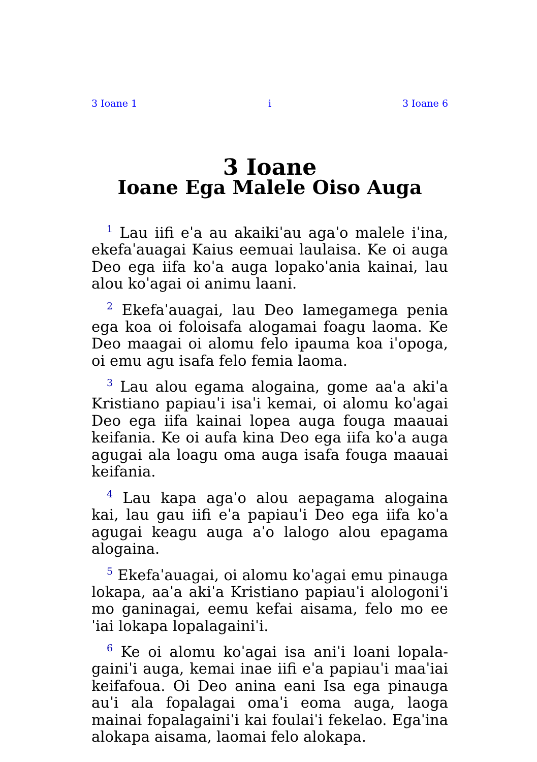3 Ioane 1 i 3 Ioane 6
3 Ioane
Ioane Ega Malele Oiso Auga
<sup>1</sup> Lau iifi eˈa au akaikiˈau agaˈo malele iˈina, ekefaˈauagai Kaius eemuai laulaisa. Ke oi auga Deo ega iifa koˈa auga lopakoˈania kainai, lau alou koˈagai oi animu laani.
<sup>2</sup> Ekefaˈauagai, lau Deo lamegamega penia ega koa oi foloisafa alogamai foagu laoma. Ke Deo maagai oi alomu felo ipauma koa iˈopoga, oi emu agu isafa felo femia laoma.
<sup>3</sup> Lau alou egama alogaina, gome aaˈa akiˈa Kristiano papiauˈi isaˈi kemai, oi alomu koˈagai Deo ega iifa kainai lopea auga fouga maauai keifania. Ke oi aufa kina Deo ega iifa koˈa auga agugai ala loagu oma auga isafa fouga maauai keifania.
<sup>4</sup> Lau kapa agaˈo alou aepagama alogaina kai, lau gau iifi eˈa papiauˈi Deo ega iifa koˈa agugai keagu auga aˈo lalogo alou epagama alogaina.
<sup>5</sup> Ekefaˈauagai, oi alomu koˈagai emu pinauga lokapa, aaˈa akiˈa Kristiano papiauˈi alologoniˈi mo ganinagai, eemu kefai aisama, felo mo eeˈiai lokapa lopalagainiˈi.
<sup>6</sup> Ke oi alomu koˈagai isa aniˈi loani lopala­gainiˈi auga, kemai inae iifi eˈa papiauˈi maaˈiai keifafoua. Oi Deo anina eani Isa ega pinauga auˈi ala fopalagai omaˈi eoma auga, laoga mainai fopalagainiˈi kai foulaiˈi fekelao. Egaˈina alokapa aisama, laomai felo alokapa.